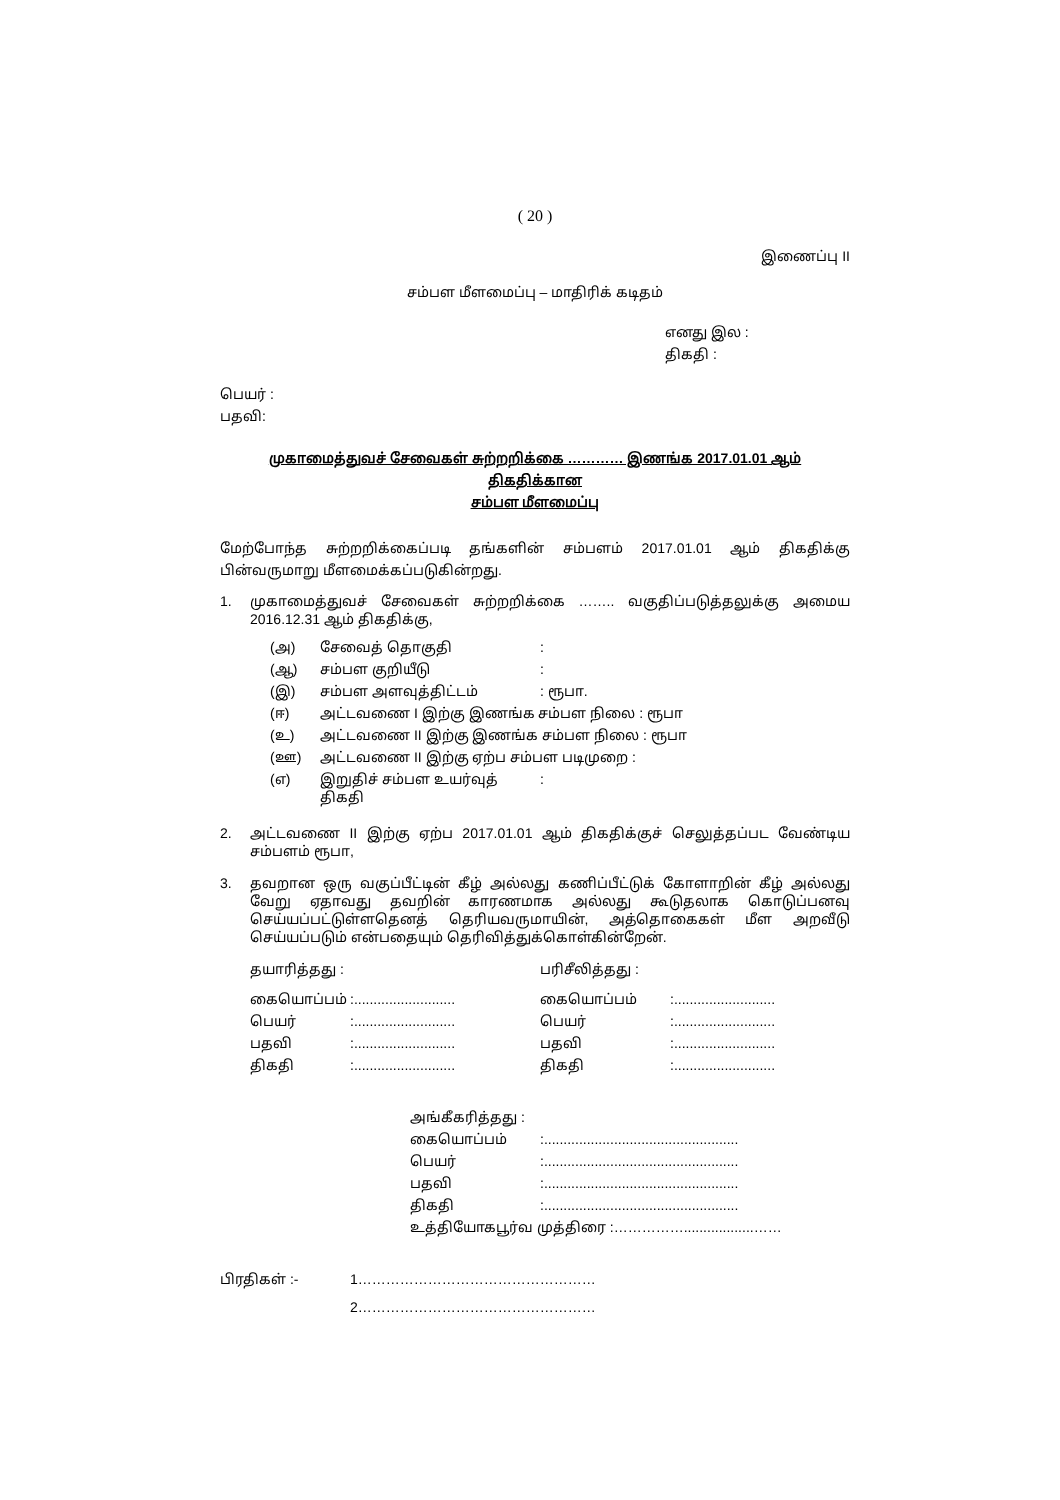( 20 )
இணைப்பு II
சம்பள மீளமைப்பு – மாதிரிக் கடிதம்
எனது இல :
திகதி :
பெயர் :
பதவி:
முகாமைத்துவச் சேவைகள் சுற்றறிக்கை ………… இணங்க 2017.01.01 ஆம் திகதிக்கான
சம்பள மீளமைப்பு
மேற்போந்த சுற்றறிக்கைப்படி தங்களின் சம்பளம் 2017.01.01 ஆம் திகதிக்கு பின்வருமாறு மீளமைக்கப்படுகின்றது.
| 1. | முகாமைத்துவச் சேவைகள் சுற்றறிக்கை …….. வகுதிப்படுத்தலுக்கு அமைய 2016.12.31 ஆம் திகதிக்கு, |
| (அ) | சேவைத் தொகுதி | : |
| (ஆ) | சம்பள குறியீடு | : |
| (இ) | சம்பள அளவுத்திட்டம் | : ரூபா. |
| (ஈ) | அட்டவணை I இற்கு இணங்க சம்பள நிலை : ரூபா | |
| (உ) | அட்டவணை II இற்கு இணங்க சம்பள நிலை : ரூபா | |
| (ஊ) | அட்டவணை II இற்கு ஏற்ப சம்பள படிமுறை : | |
| (எ) | இறுதிச் சம்பள உயர்வுத் திகதி | : |
| 2. | அட்டவணை II இற்கு ஏற்ப 2017.01.01 ஆம் திகதிக்குச் செலுத்தப்பட வேண்டிய சம்பளம் ரூபா, |
| 3. | தவறான ஒரு வகுப்பீட்டின் கீழ் அல்லது கணிப்பீட்டுக் கோளாறின் கீழ் அல்லது வேறு ஏதாவது தவறின் காரணமாக அல்லது கூடுதலாக கொடுப்பனவு செய்யப்பட்டுள்ளதெனத் தெரியவருமாயின், அத்தொகைகள் மீள அறவீடு செய்யப்படும் என்பதையும் தெரிவித்துக்கொள்கின்றேன். |
| தயாரித்தது : | | பரிசீலித்தது : | |
| கையொப்பம் | :.......................... | கையொப்பம் | :.......................... |
| பெயர் | :.......................... | பெயர் | :.......................... |
| பதவி | :.......................... | பதவி | :.......................... |
| திகதி | :.......................... | திகதி | :.......................... |
| அங்கீகரித்தது : | |
| கையொப்பம் | :.................................................. |
| பெயர் | :.................................................. |
| பதவி | :.................................................. |
| திகதி | :.................................................. |
| உத்தியோகபூர்வ முத்திரை :……………..................…… | |
| பிரதிகள் :- | 1…………………………………………… |
| | 2…………………………………………… |